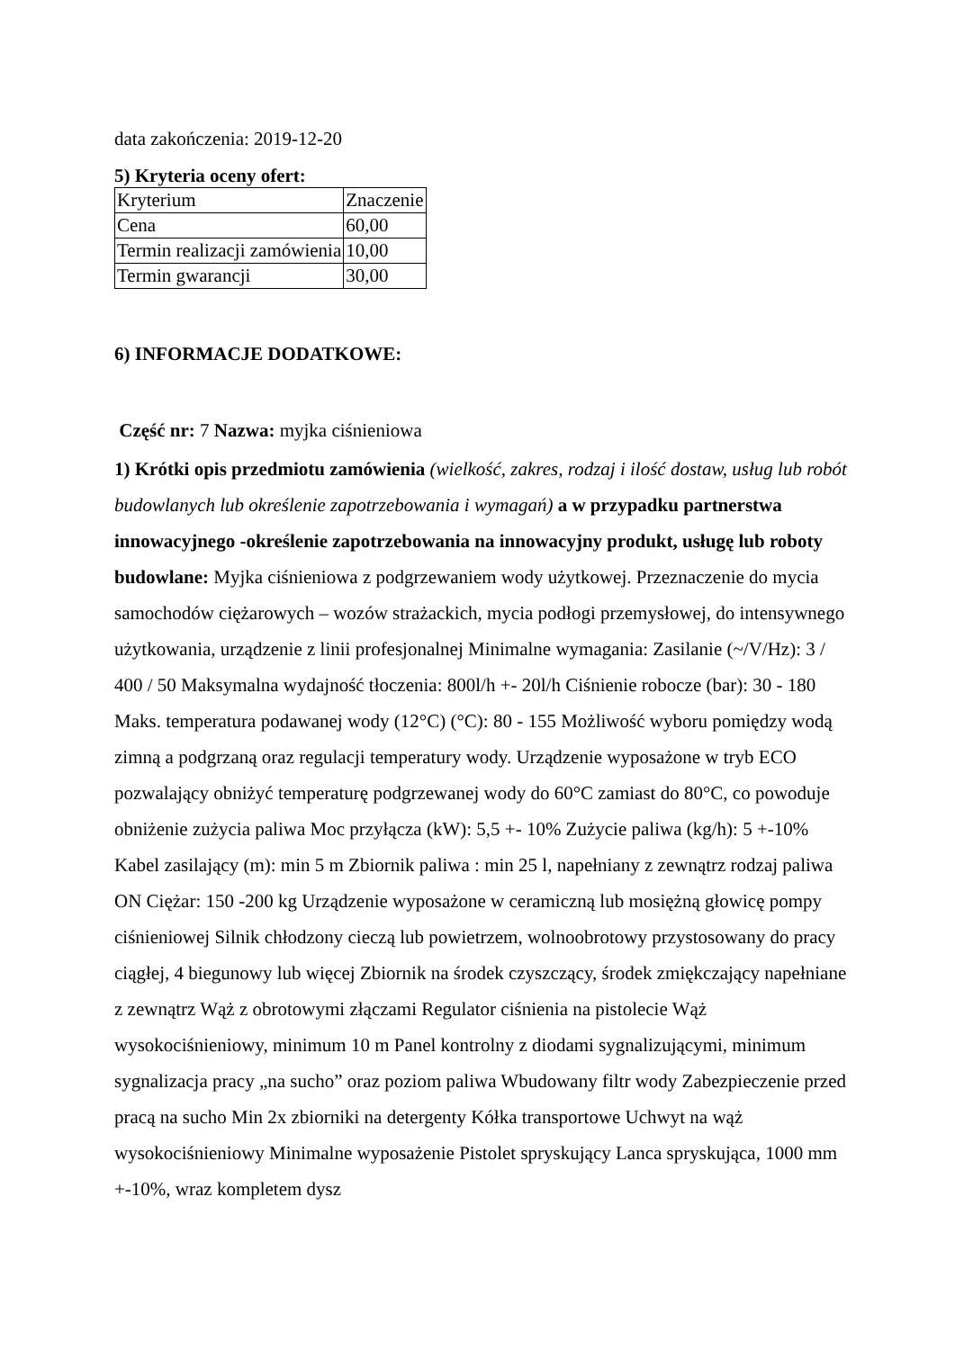data zakończenia: 2019-12-20
5) Kryteria oceny ofert:
| Kryterium | Znaczenie |
| Cena | 60,00 |
| Termin realizacji zamówienia | 10,00 |
| Termin gwarancji | 30,00 |
6) INFORMACJE DODATKOWE:
Część nr: 7 Nazwa: myjka ciśnieniowa
1) Krótki opis przedmiotu zamówienia (wielkość, zakres, rodzaj i ilość dostaw, usług lub robót budowlanych lub określenie zapotrzebowania i wymagań) a w przypadku partnerstwa innowacyjnego -określenie zapotrzebowania na innowacyjny produkt, usługę lub roboty budowlane: Myjka ciśnieniowa z podgrzewaniem wody użytkowej. Przeznaczenie do mycia samochodów ciężarowych – wozów strażackich, mycia podłogi przemysłowej, do intensywnego użytkowania, urządzenie z linii profesjonalnej Minimalne wymagania: Zasilanie (~/V/Hz): 3 / 400 / 50 Maksymalna wydajność tłoczenia: 800l/h +- 20l/h Ciśnienie robocze (bar): 30 - 180 Maks. temperatura podawanej wody (12°C) (°C): 80 - 155 Możliwość wyboru pomiędzy wodą zimną a podgrzaną oraz regulacji temperatury wody. Urządzenie wyposażone w tryb ECO pozwalający obniżyć temperaturę podgrzewanej wody do 60°C zamiast do 80°C, co powoduje obniżenie zużycia paliwa Moc przyłącza (kW): 5,5 +- 10% Zużycie paliwa (kg/h): 5 +-10% Kabel zasilający (m): min 5 m Zbiornik paliwa : min 25 l, napełniany z zewnątrz rodzaj paliwa ON Ciężar: 150 -200 kg Urządzenie wyposażone w ceramiczną lub mosiężną głowicę pompy ciśnieniowej Silnik chłodzony cieczą lub powietrzem, wolnoobrotowy przystosowany do pracy ciągłej, 4 biegunowy lub więcej Zbiornik na środek czyszczący, środek zmiękczający napełniane z zewnątrz Wąż z obrotowymi złączami Regulator ciśnienia na pistolecie Wąż wysokociśnieniowy, minimum 10 m Panel kontrolny z diodami sygnalizującymi, minimum sygnalizacja pracy „na sucho” oraz poziom paliwa Wbudowany filtr wody Zabezpieczenie przed pracą na sucho Min 2x zbiorniki na detergenty Kółka transportowe Uchwyt na wąż wysokociśnieniowy Minimalne wyposażenie Pistolet spryskujący Lanca spryskująca, 1000 mm +-10%, wraz kompletem dysz